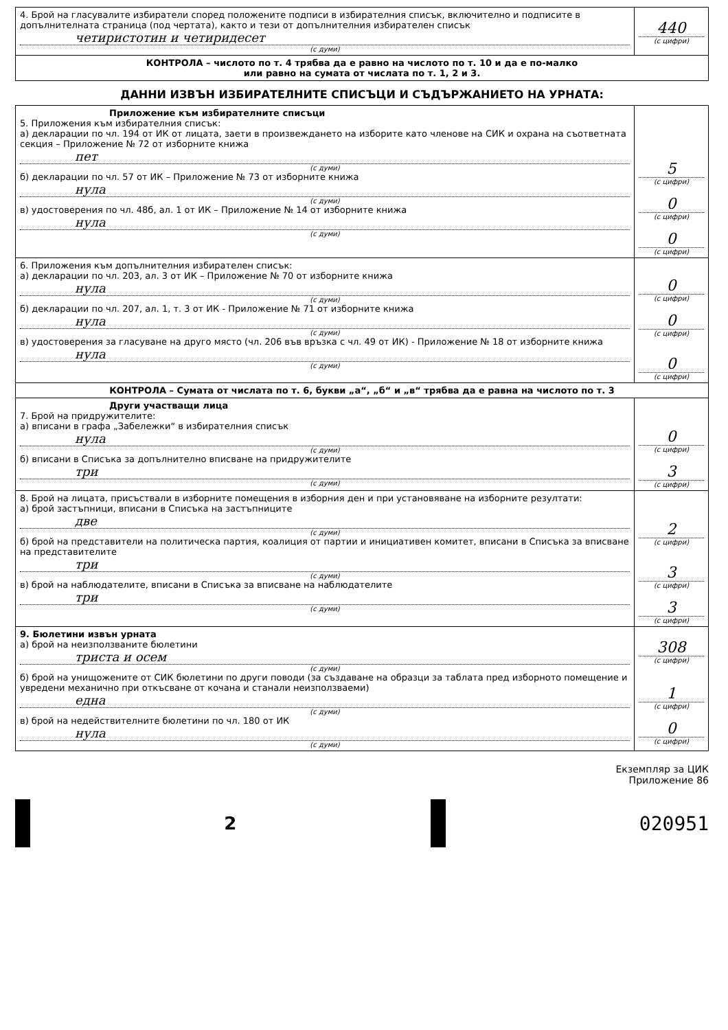| 4. Брой на гласувалите избиратели според положените подписи в избирателния списък, включително и подписите в допълнителната страница (под чертата), както и тези от допълнителния избирателен списък четиристотин и четиридесет (с думи) | 440 (с цифри) |
| КОНТРОЛА – числото по т. 4 трябва да е равно на числото по т. 10 и да е по-малко или равно на сумата от числата по т. 1, 2 и 3. | |
ДАННИ ИЗВЪН ИЗБИРАТЕЛНИТЕ СПИСЪЦИ И СЪДЪРЖАНИЕТО НА УРНАТА:
| Приложение към избирателните списъци 5. Приложения към избирателния списък: а) декларации по чл. 194 от ИК от лицата, заети в произвеждането на изборите като членове на СИК и охрана на съответната секция – Приложение № 72 от изборните книжа пет (с думи) б) декларации по чл. 57 от ИК – Приложение № 73 от изборните книжа нула (с думи) в) удостоверения по чл. 48б, ал. 1 от ИК – Приложение № 14 от изборните книжа нула (с думи) | 5 (с цифри) 0 (с цифри) 0 (с цифри) |
| 6. Приложения към допълнителния избирателен списък: а) декларации по чл. 203, ал. 3 от ИК – Приложение № 70 от изборните книжа нула (с думи) б) декларации по чл. 207, ал. 1, т. 3 от ИК - Приложение № 71 от изборните книжа нула (с думи) в) удостоверения за гласуване на друго място (чл. 206 във връзка с чл. 49 от ИК) - Приложение № 18 от изборните книжа нула (с думи) | 0 (с цифри) 0 (с цифри) 0 (с цифри) |
| КОНТРОЛА – Сумата от числата по т. 6, букви „а“, „б“ и „в“ трябва да е равна на числото по т. 3 | |
| Други участващи лица 7. Брой на придружителите: а) вписани в графа „Забележки“ в избирателния списък нула (с думи) б) вписани в Списъка за допълнително вписване на придружителите три (с думи) | 0 (с цифри) 3 (с цифри) |
| 8. Брой на лицата, присъствали в изборните помещения в изборния ден и при установяване на изборните резултати: а) брой застъпници, вписани в Списъка на застъпниците две (с думи) б) брой на представители на политическа партия, коалиция от партии и инициативен комитет, вписани в Списъка за вписване на представителите три (с думи) в) брой на наблюдателите, вписани в Списъка за вписване на наблюдателите три (с думи) | 2 (с цифри) 3 (с цифри) 3 (с цифри) |
| 9. Бюлетини извън урната а) брой на неизползваните бюлетини триста и осем (с думи) б) брой на унищожените от СИК бюлетини по други поводи (за създаване на образци за таблата пред изборното помещение и увредени механично при откъсване от кочана и станали неизползваеми) една (с думи) в) брой на недействителните бюлетини по чл. 180 от ИК нула (с думи) | 308 (с цифри) 1 (с цифри) 0 (с цифри) |
Екземпляр за ЦИК
Приложение 86
2 020951